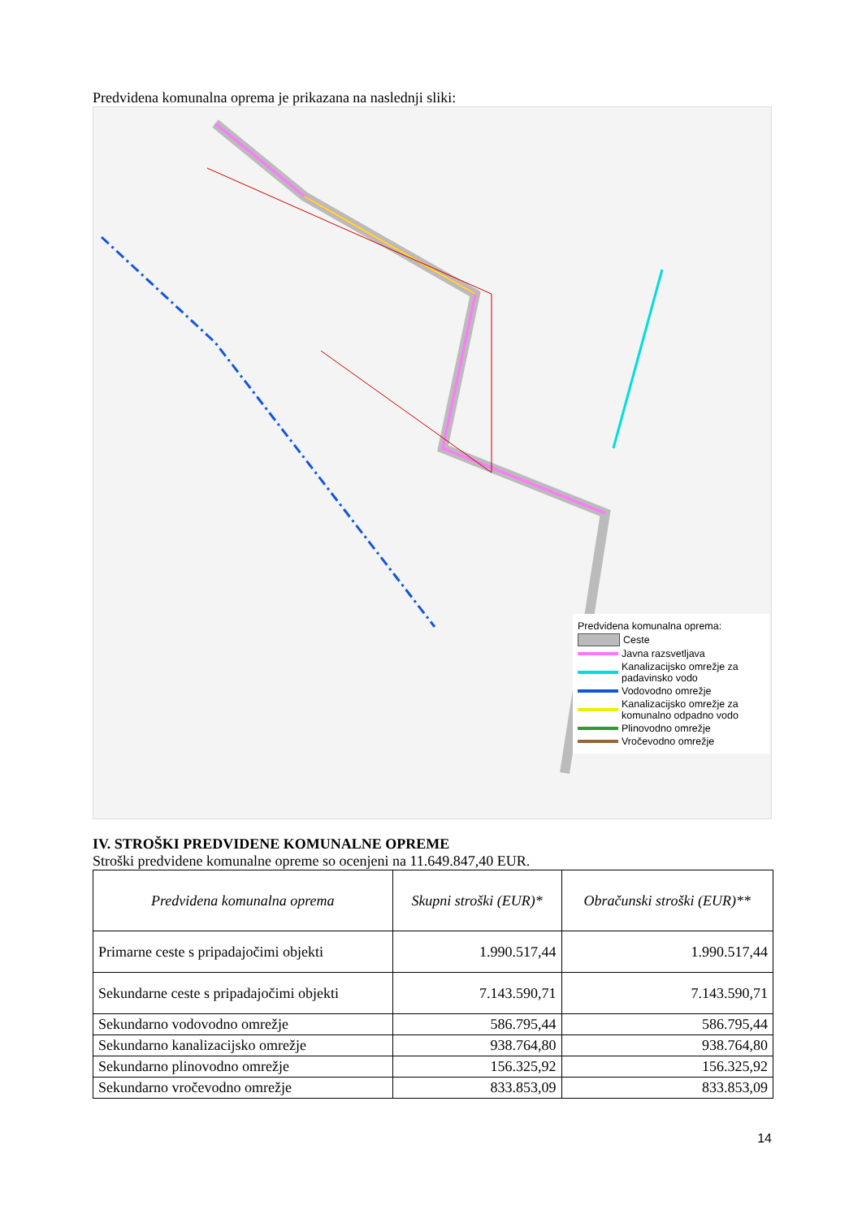Predvidena komunalna oprema je prikazana na naslednji sliki:
Predvidena komunalna oprema:
Ceste
Javna razsvetljava
Kanalizacijsko omrežje za padavinsko vodo
Vodovodno omrežje
Kanalizacijsko omrežje za komunalno odpadno vodo
Plinovodno omrežje
Vročevodno omrežje
IV. STROŠKI PREDVIDENE KOMUNALNE OPREME
Stroški predvidene komunalne opreme so ocenjeni na 11.649.847,40 EUR.
| Predvidena komunalna oprema | Skupni stroški (EUR)* | Obračunski stroški (EUR)** |
| --- | --- | --- |
| Primarne ceste s pripadajočimi objekti | 1.990.517,44 | 1.990.517,44 |
| Sekundarne ceste s pripadajočimi objekti | 7.143.590,71 | 7.143.590,71 |
| Sekundarno vodovodno omrežje | 586.795,44 | 586.795,44 |
| Sekundarno kanalizacijsko omrežje | 938.764,80 | 938.764,80 |
| Sekundarno plinovodno omrežje | 156.325,92 | 156.325,92 |
| Sekundarno vročevodno omrežje | 833.853,09 | 833.853,09 |
14